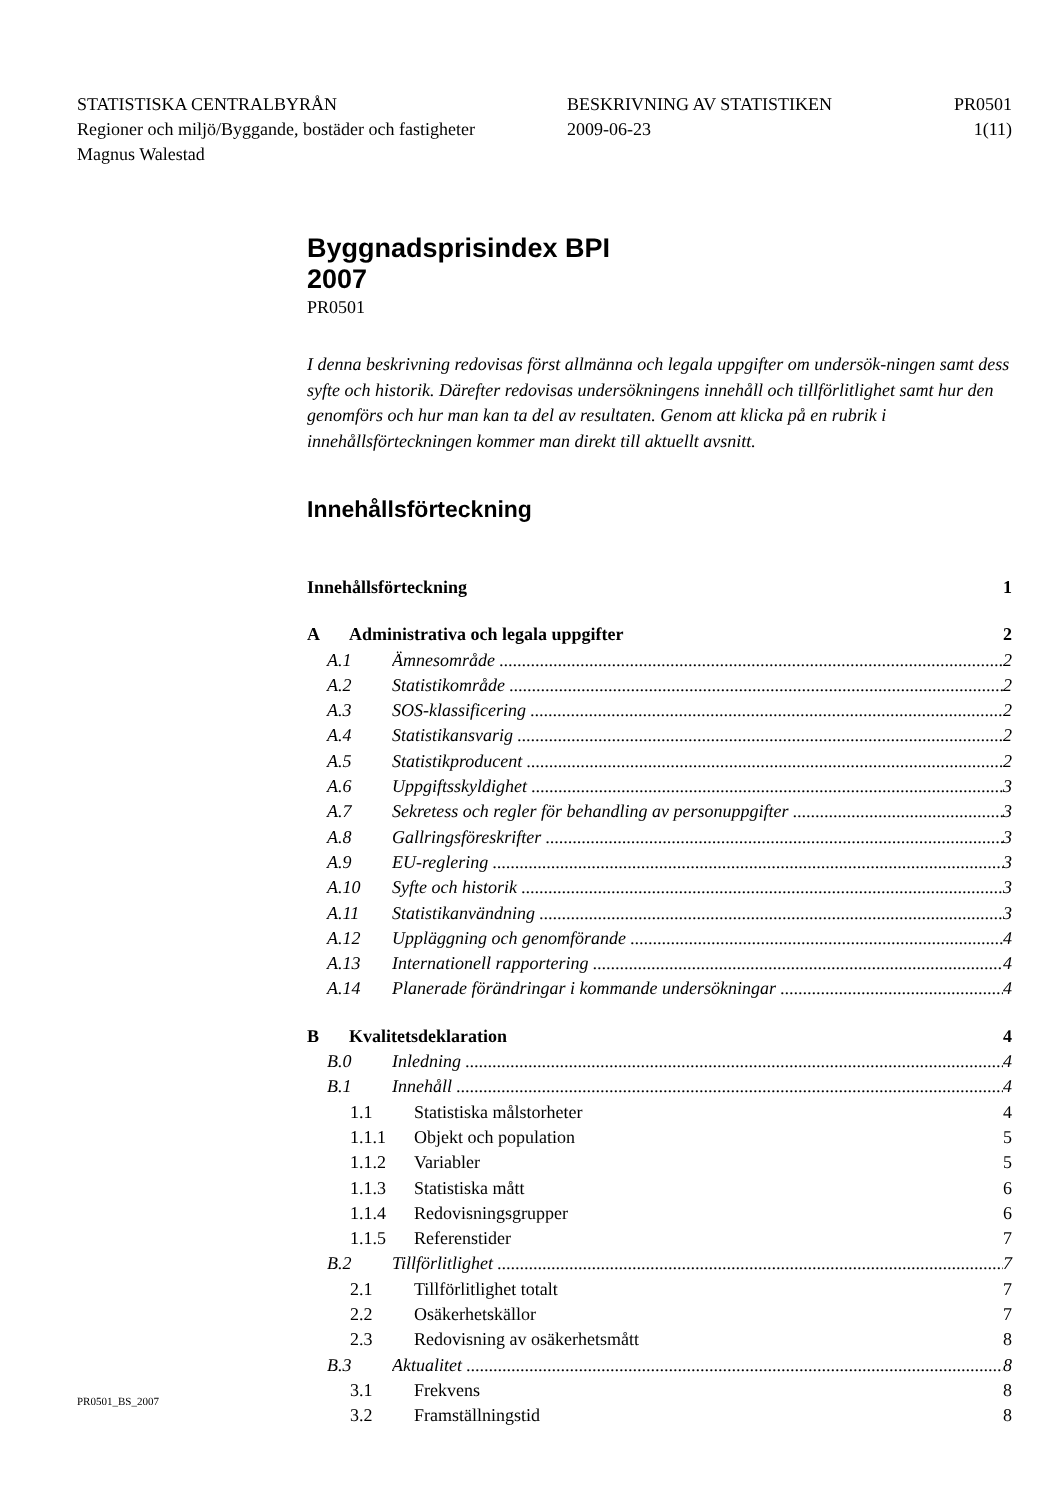STATISTISKA CENTRALBYRÅN
BESKRIVNING AV STATISTIKEN
PR0501
Regioner och miljö/Byggande, bostäder och fastigheter
2009-06-23
1(11)
Magnus Walestad
Byggnadsprisindex BPI
2007
PR0501
I denna beskrivning redovisas först allmänna och legala uppgifter om undersök-ningen samt dess syfte och historik. Därefter redovisas undersökningens innehåll och tillförlitlighet samt hur den genomförs och hur man kan ta del av resultaten. Genom att klicka på en rubrik i innehållsförteckningen kommer man direkt till aktuellt avsnitt.
Innehållsförteckning
Innehållsförteckning 1
A Administrativa och legala uppgifter 2
A.1 Ämnesområde 2
A.2 Statistikområde 2
A.3 SOS-klassificering 2
A.4 Statistikansvarig 2
A.5 Statistikproducent 2
A.6 Uppgiftsskyldighet 3
A.7 Sekretess och regler för behandling av personuppgifter 3
A.8 Gallringsföreskrifter 3
A.9 EU-reglering 3
A.10 Syfte och historik 3
A.11 Statistikanvändning 3
A.12 Uppläggning och genomförande 4
A.13 Internationell rapportering 4
A.14 Planerade förändringar i kommande undersökningar 4
B Kvalitetsdeklaration 4
B.0 Inledning 4
B.1 Innehåll 4
1.1 Statistiska målstorheter 4
1.1.1 Objekt och population 5
1.1.2 Variabler 5
1.1.3 Statistiska mått 6
1.1.4 Redovisningsgrupper 6
1.1.5 Referenstider 7
B.2 Tillförlitlighet 7
2.1 Tillförlitlighet totalt 7
2.2 Osäkerhetskällor 7
2.3 Redovisning av osäkerhetsmått 8
B.3 Aktualitet 8
3.1 Frekvens 8
3.2 Framställningstid 8
PR0501_BS_2007